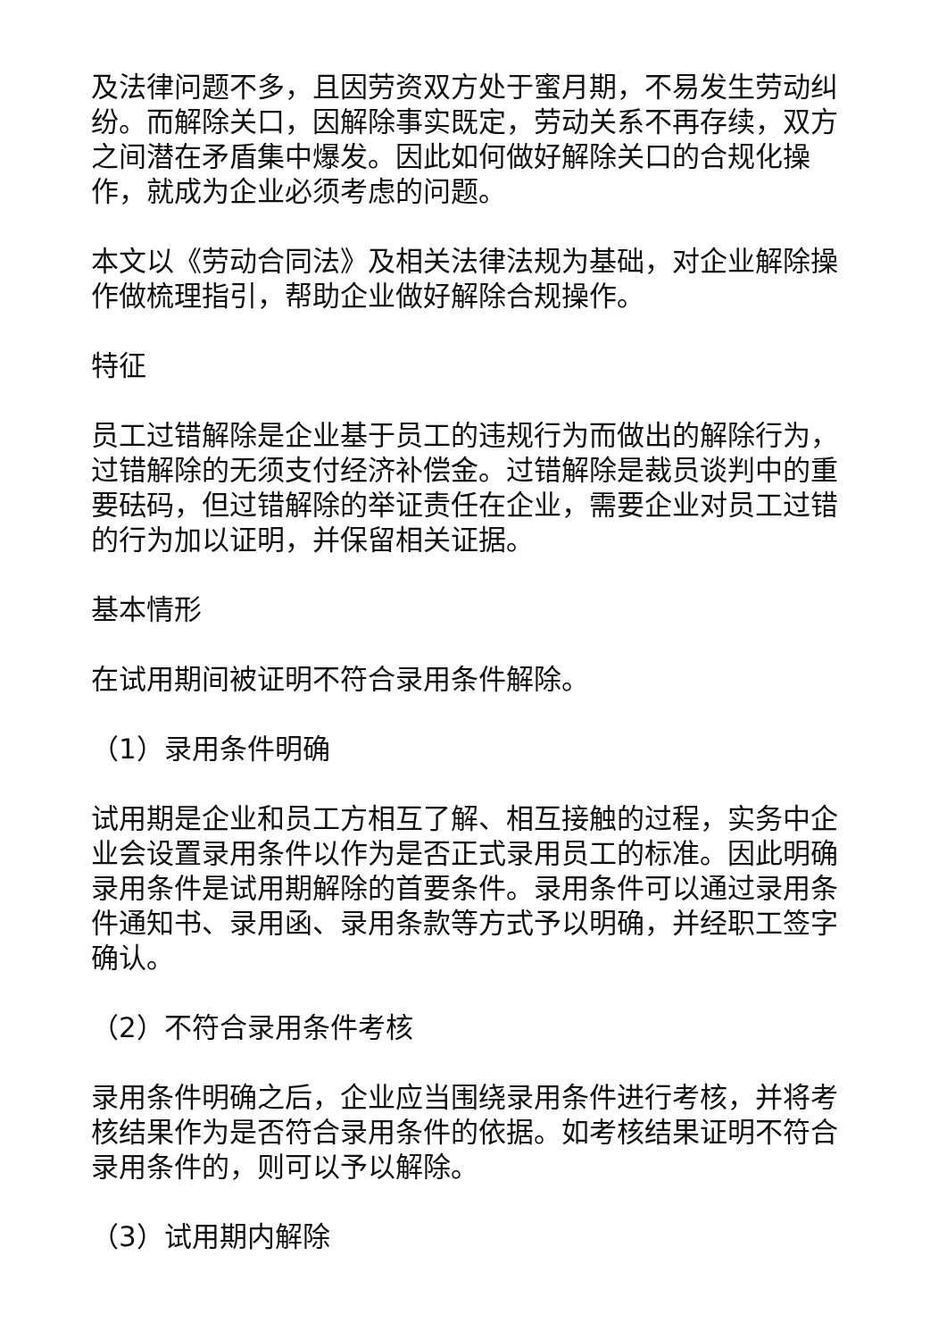及法律问题不多，且因劳资双方处于蜜月期，不易发生劳动纠纷。而解除关口，因解除事实既定，劳动关系不再存续，双方之间潜在矛盾集中爆发。因此如何做好解除关口的合规化操作，就成为企业必须考虑的问题。
本文以《劳动合同法》及相关法律法规为基础，对企业解除操作做梳理指引，帮助企业做好解除合规操作。
特征
员工过错解除是企业基于员工的违规行为而做出的解除行为，过错解除的无须支付经济补偿金。过错解除是裁员谈判中的重要砝码，但过错解除的举证责任在企业，需要企业对员工过错的行为加以证明，并保留相关证据。
基本情形
在试用期间被证明不符合录用条件解除。
（1）录用条件明确
试用期是企业和员工方相互了解、相互接触的过程，实务中企业会设置录用条件以作为是否正式录用员工的标准。因此明确录用条件是试用期解除的首要条件。录用条件可以通过录用条件通知书、录用函、录用条款等方式予以明确，并经职工签字确认。
（2）不符合录用条件考核
录用条件明确之后，企业应当围绕录用条件进行考核，并将考核结果作为是否符合录用条件的依据。如考核结果证明不符合录用条件的，则可以予以解除。
（3）试用期内解除